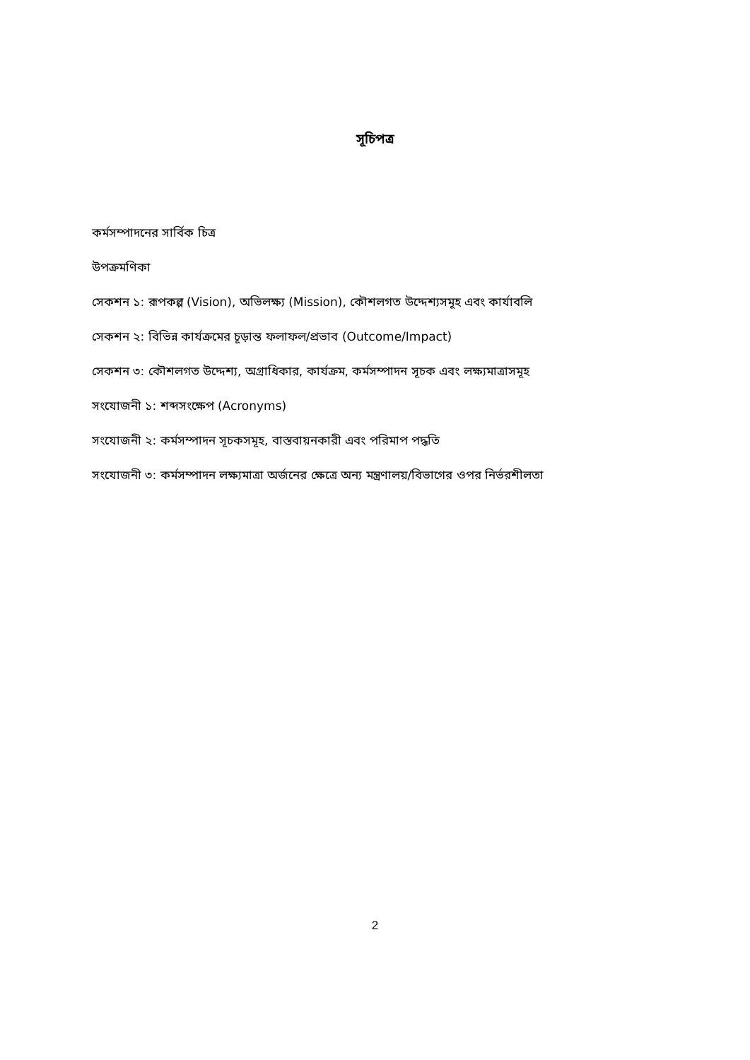সূচিপত্র
কর্মসম্পাদনের সার্বিক চিত্র
উপক্রমণিকা
সেকশন ১: রূপকল্প (Vision), অভিলক্ষ্য (Mission), কৌশলগত উদ্দেশ্যসমূহ এবং কার্যাবলি
সেকশন ২: বিভিন্ন কার্যক্রমের চূড়ান্ত ফলাফল/প্রভাব (Outcome/Impact)
সেকশন ৩: কৌশলগত উদ্দেশ্য, অগ্রাধিকার, কার্যক্রম, কর্মসম্পাদন সূচক এবং লক্ষ্যমাত্রাসমূহ
সংযোজনী ১: শব্দসংক্ষেপ (Acronyms)
সংযোজনী ২: কর্মসম্পাদন সূচকসমূহ, বাস্তবায়নকারী এবং পরিমাপ পদ্ধতি
সংযোজনী ৩: কর্মসম্পাদন লক্ষ্যমাত্রা অর্জনের ক্ষেত্রে অন্য মন্ত্রণালয়/বিভাগের ওপর নির্ভরশীলতা
2